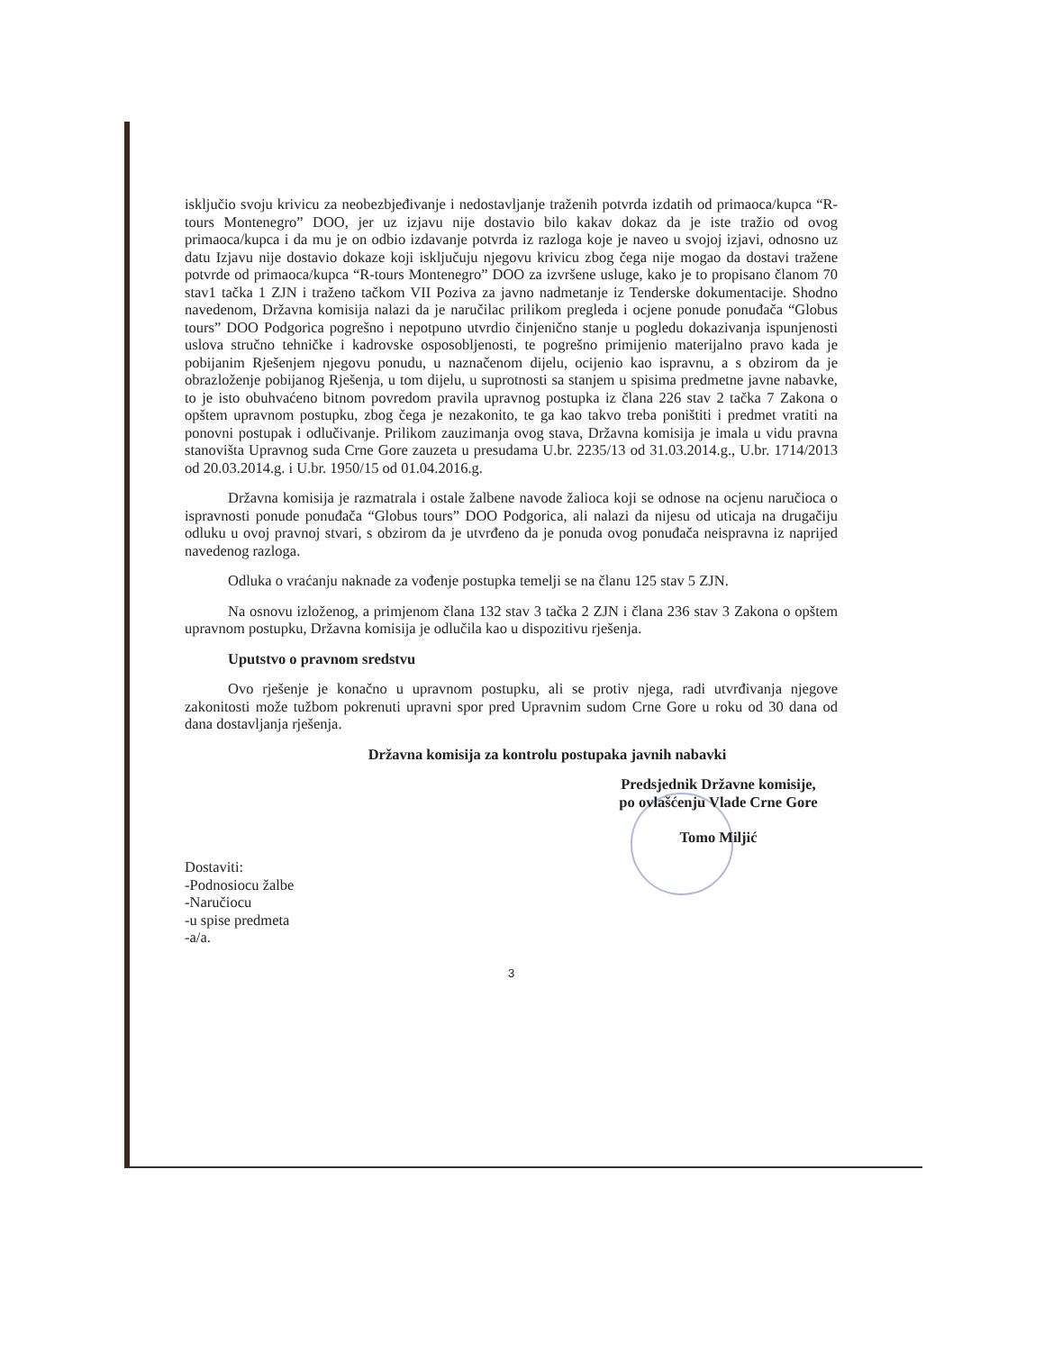isključio svoju krivicu za neobezbjeđivanje i nedostavljanje traženih potvrda izdatih od primaoca/kupca “R-tours Montenegro” DOO, jer uz izjavu nije dostavio bilo kakav dokaz da je iste tražio od ovog primaoca/kupca i da mu je on odbio izdavanje potvrda iz razloga koje je naveo u svojoj izjavi, odnosno uz datu Izjavu nije dostavio dokaze koji isključuju njegovu krivicu zbog čega nije mogao da dostavi tražene potvrde od primaoca/kupca “R-tours Montenegro” DOO za izvršene usluge, kako je to propisano članom 70 stav1 tačka 1 ZJN i traženo tačkom VII Poziva za javno nadmetanje iz Tenderske dokumentacije. Shodno navedenom, Državna komisija nalazi da je naručilac prilikom pregleda i ocjene ponude ponuđača “Globus tours” DOO Podgorica pogrešno i nepotpuno utvrdio činjenično stanje u pogledu dokazivanja ispunjenosti uslova stručno tehničke i kadrovske osposobljenosti, te pogrešno primijenio materijalno pravo kada je pobijanim Rješenjem njegovu ponudu, u naznačenom dijelu, ocijenio kao ispravnu, a s obzirom da je obrazloženje pobijanog Rješenja, u tom dijelu, u suprotnosti sa stanjem u spisima predmetne javne nabavke, to je isto obuhvaćeno bitnom povredom pravila upravnog postupka iz člana 226 stav 2 tačka 7 Zakona o opštem upravnom postupku, zbog čega je nezakonito, te ga kao takvo treba poništiti i predmet vratiti na ponovni postupak i odlučivanje. Prilikom zauzimanja ovog stava, Državna komisija je imala u vidu pravna stanovišta Upravnog suda Crne Gore zauzeta u presudama U.br. 2235/13 od 31.03.2014.g., U.br. 1714/2013 od 20.03.2014.g. i U.br. 1950/15 od 01.04.2016.g.
Državna komisija je razmatrala i ostale žalbene navode žalioca koji se odnose na ocjenu naručioca o ispravnosti ponude ponuđača “Globus tours” DOO Podgorica, ali nalazi da nijesu od uticaja na drugačiju odluku u ovoj pravnoj stvari, s obzirom da je utvrđeno da je ponuda ovog ponuđača neispravna iz naprijed navedenog razloga.
Odluka o vraćanju naknade za vođenje postupka temelji se na članu 125 stav 5 ZJN.
Na osnovu izloženog, a primjenom člana 132 stav 3 tačka 2 ZJN i člana 236 stav 3 Zakona o opštem upravnom postupku, Državna komisija je odlučila kao u dispozitivu rješenja.
Uputstvo o pravnom sredstvu
Ovo rješenje je konačno u upravnom postupku, ali se protiv njega, radi utvrđivanja njegove zakonitosti može tužbom pokrenuti upravni spor pred Upravnim sudom Crne Gore u roku od 30 dana od dana dostavljanja rješenja.
Državna komisija za kontrolu postupaka javnih nabavki
Predsjednik Državne komisije,
po ovlašćenju Vlade Crne Gore
Tomo Miljić
Dostaviti:
-Podnosiocu žalbe
-Naručiocu
-u spise predmeta
-a/a.
3